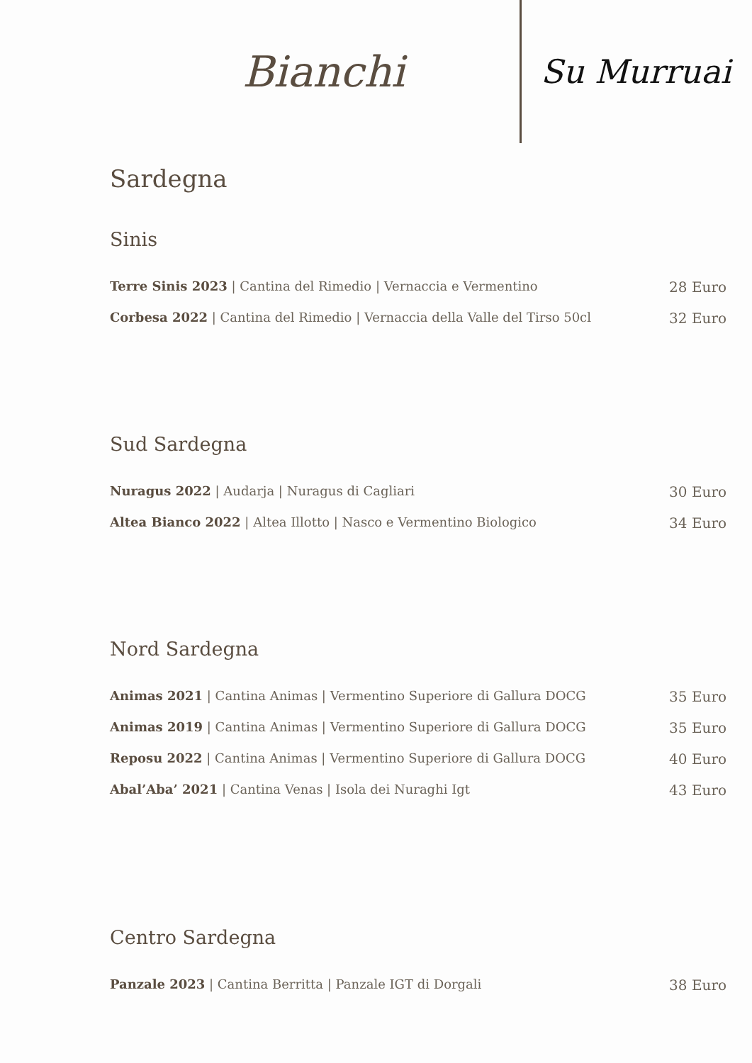Bianchi
Su Murruai
Sardegna
Sinis
Terre Sinis 2023 | Cantina del Rimedio | Vernaccia e Vermentino 28 Euro
Corbesa 2022 | Cantina del Rimedio | Vernaccia della Valle del Tirso 50cl 32 Euro
Sud Sardegna
Nuragus 2022 | Audarja | Nuragus di Cagliari 30 Euro
Altea Bianco 2022 | Altea Illotto | Nasco e Vermentino Biologico 34 Euro
Nord Sardegna
Animas 2021 | Cantina Animas | Vermentino Superiore di Gallura DOCG 35 Euro
Animas 2019 | Cantina Animas | Vermentino Superiore di Gallura DOCG 35 Euro
Reposu 2022 | Cantina Animas | Vermentino Superiore di Gallura DOCG 40 Euro
Abal’Aba’ 2021 | Cantina Venas | Isola dei Nuraghi Igt 43 Euro
Centro Sardegna
Panzale 2023 | Cantina Berritta | Panzale IGT di Dorgali 38 Euro